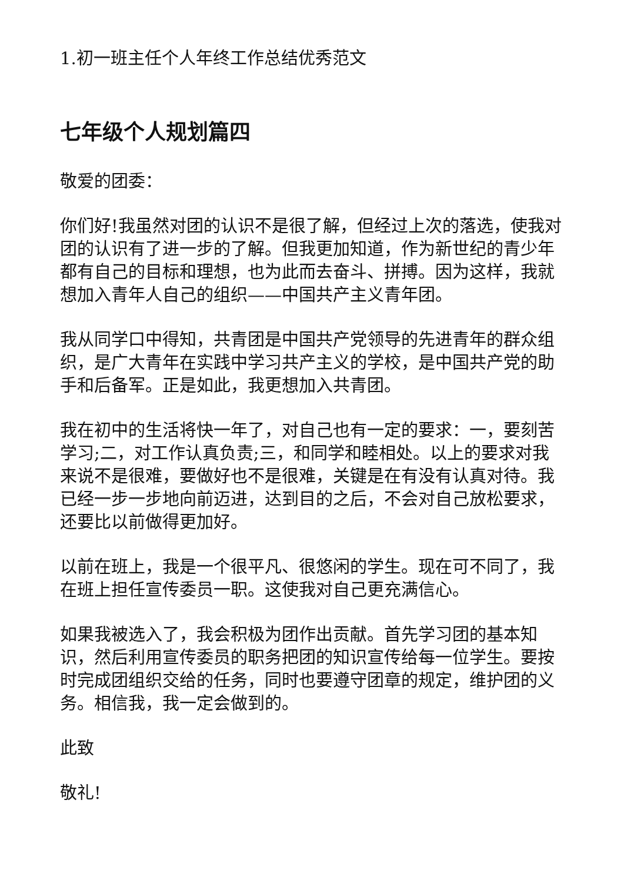1.初一班主任个人年终工作总结优秀范文
七年级个人规划篇四
敬爱的团委：
你们好!我虽然对团的认识不是很了解，但经过上次的落选，使我对团的认识有了进一步的了解。但我更加知道，作为新世纪的青少年都有自己的目标和理想，也为此而去奋斗、拼搏。因为这样，我就想加入青年人自己的组织——中国共产主义青年团。
我从同学口中得知，共青团是中国共产党领导的先进青年的群众组织，是广大青年在实践中学习共产主义的学校，是中国共产党的助手和后备军。正是如此，我更想加入共青团。
我在初中的生活将快一年了，对自己也有一定的要求：一，要刻苦学习;二，对工作认真负责;三，和同学和睦相处。以上的要求对我来说不是很难，要做好也不是很难，关键是在有没有认真对待。我已经一步一步地向前迈进，达到目的之后，不会对自己放松要求，还要比以前做得更加好。
以前在班上，我是一个很平凡、很悠闲的学生。现在可不同了，我在班上担任宣传委员一职。这使我对自己更充满信心。
如果我被选入了，我会积极为团作出贡献。首先学习团的基本知识，然后利用宣传委员的职务把团的知识宣传给每一位学生。要按时完成团组织交给的任务，同时也要遵守团章的规定，维护团的义务。相信我，我一定会做到的。
此致
敬礼!